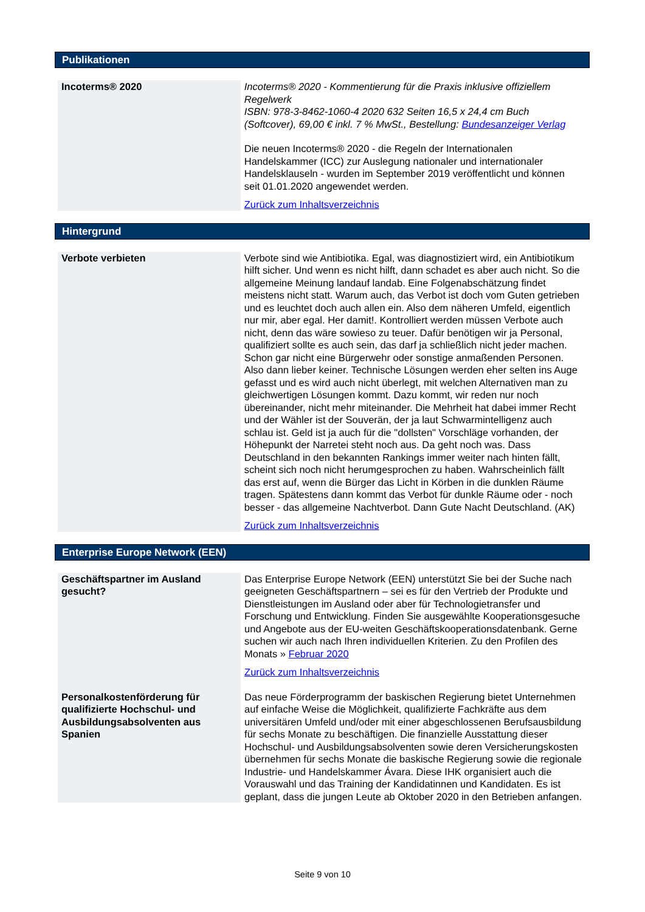Publikationen
| Incoterms® 2020 | Incoterms® 2020 - Kommentierung für die Praxis inklusive offiziellem Regelwerk ISBN: 978-3-8462-1060-4 2020 632 Seiten 16,5 x 24,4 cm Buch (Softcover), 69,00 € inkl. 7 % MwSt., Bestellung: Bundesanzeiger Verlag Die neuen Incoterms® 2020 - die Regeln der Internationalen Handelskammer (ICC) zur Auslegung nationaler und internationaler Handelsklauseln - wurden im September 2019 veröffentlicht und können seit 01.01.2020 angewendet werden. Zurück zum Inhaltsverzeichnis |
Hintergrund
| Verbote verbieten | Verbote sind wie Antibiotika. Egal, was diagnostiziert wird, ein Antibiotikum hilft sicher. Und wenn es nicht hilft, dann schadet es aber auch nicht. So die allgemeine Meinung landauf landab. Eine Folgenabschätzung findet meistens nicht statt. Warum auch, das Verbot ist doch vom Guten getrieben und es leuchtet doch auch allen ein. Also dem näheren Umfeld, eigentlich nur mir, aber egal. Her damit!. Kontrolliert werden müssen Verbote auch nicht, denn das wäre sowieso zu teuer. Dafür benötigen wir ja Personal, qualifiziert sollte es auch sein, das darf ja schließlich nicht jeder machen. Schon gar nicht eine Bürgerwehr oder sonstige anmaßenden Personen. Also dann lieber keiner. Technische Lösungen werden eher selten ins Auge gefasst und es wird auch nicht überlegt, mit welchen Alternativen man zu gleichwertigen Lösungen kommt. Dazu kommt, wir reden nur noch übereinander, nicht mehr miteinander. Die Mehrheit hat dabei immer Recht und der Wähler ist der Souverän, der ja laut Schwarmintelligenz auch schlau ist. Geld ist ja auch für die "dollsten" Vorschläge vorhanden, der Höhepunkt der Narretei steht noch aus. Da geht noch was. Dass Deutschland in den bekannten Rankings immer weiter nach hinten fällt, scheint sich noch nicht herumgesprochen zu haben. Wahrscheinlich fällt das erst auf, wenn die Bürger das Licht in Körben in die dunklen Räume tragen. Spätestens dann kommt das Verbot für dunkle Räume oder - noch besser - das allgemeine Nachtverbot. Dann Gute Nacht Deutschland. (AK) Zurück zum Inhaltsverzeichnis |
Enterprise Europe Network (EEN)
| Geschäftspartner im Ausland gesucht? | Das Enterprise Europe Network (EEN) unterstützt Sie bei der Suche nach geeigneten Geschäftspartnern – sei es für den Vertrieb der Produkte und Dienstleistungen im Ausland oder aber für Technologietransfer und Forschung und Entwicklung. Finden Sie ausgewählte Kooperationsgesuche und Angebote aus der EU-weiten Geschäftskooperationsdatenbank. Gerne suchen wir auch nach Ihren individuellen Kriterien. Zu den Profilen des Monats » Februar 2020 Zurück zum Inhaltsverzeichnis |
| Personalkostenförderung für qualifizierte Hochschul- und Ausbildungsabsolventen aus Spanien | Das neue Förderprogramm der baskischen Regierung bietet Unternehmen auf einfache Weise die Möglichkeit, qualifizierte Fachkräfte aus dem universitären Umfeld und/oder mit einer abgeschlossenen Berufsausbildung für sechs Monate zu beschäftigen. Die finanzielle Ausstattung dieser Hochschul- und Ausbildungsabsolventen sowie deren Versicherungskosten übernehmen für sechs Monate die baskische Regierung sowie die regionale Industrie- und Handelskammer Ávara. Diese IHK organisiert auch die Vorauswahl und das Training der Kandidatinnen und Kandidaten. Es ist geplant, dass die jungen Leute ab Oktober 2020 in den Betrieben anfangen. |
Seite 9 von 10